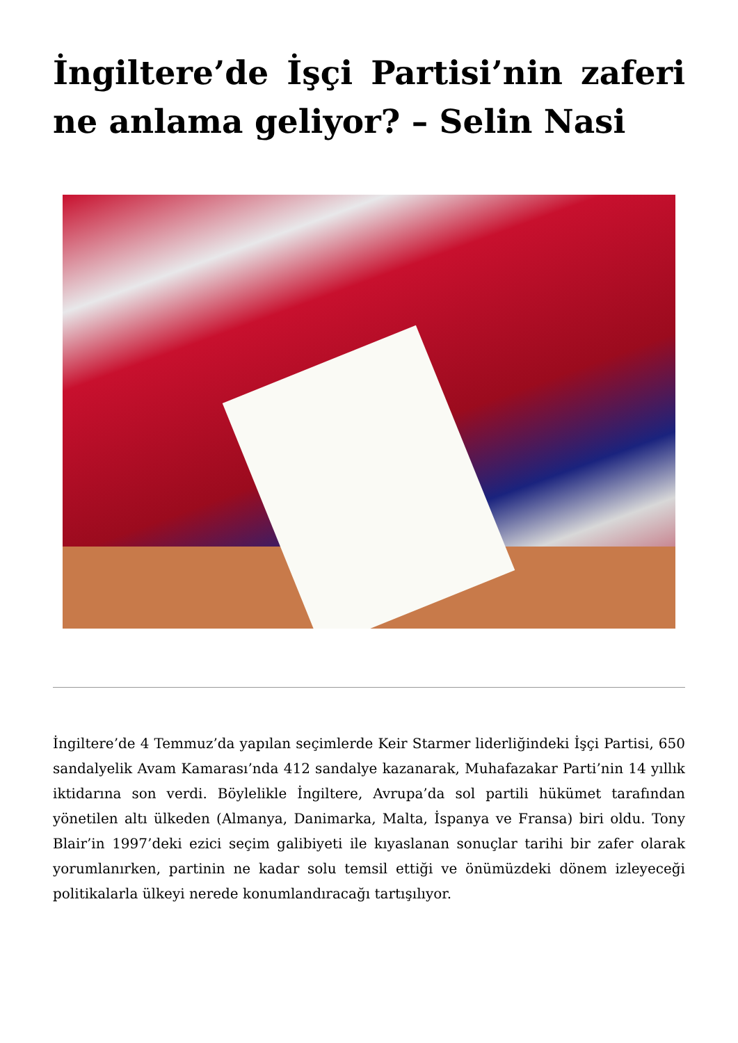İngiltere’de İşçi Partisi’nin zaferi ne anlama geliyor? – Selin Nasi
İngiltere’de 4 Temmuz’da yapılan seçimlerde Keir Starmer liderliğindeki İşçi Partisi, 650 sandalyelik Avam Kamarası’nda 412 sandalye kazanarak, Muhafazakar Parti’nin 14 yıllık iktidarına son verdi. Böylelikle İngiltere, Avrupa’da sol partili hükümet tarafından yönetilen altı ülkeden (Almanya, Danimarka, Malta, İspanya ve Fransa) biri oldu. Tony Blair’in 1997’deki ezici seçim galibiyeti ile kıyaslanan sonuçlar tarihi bir zafer olarak yorumlanırken, partinin ne kadar solu temsil ettiği ve önümüzdeki dönem izleyeceği politikalarla ülkeyi nerede konumlandıracağı tartışılıyor.